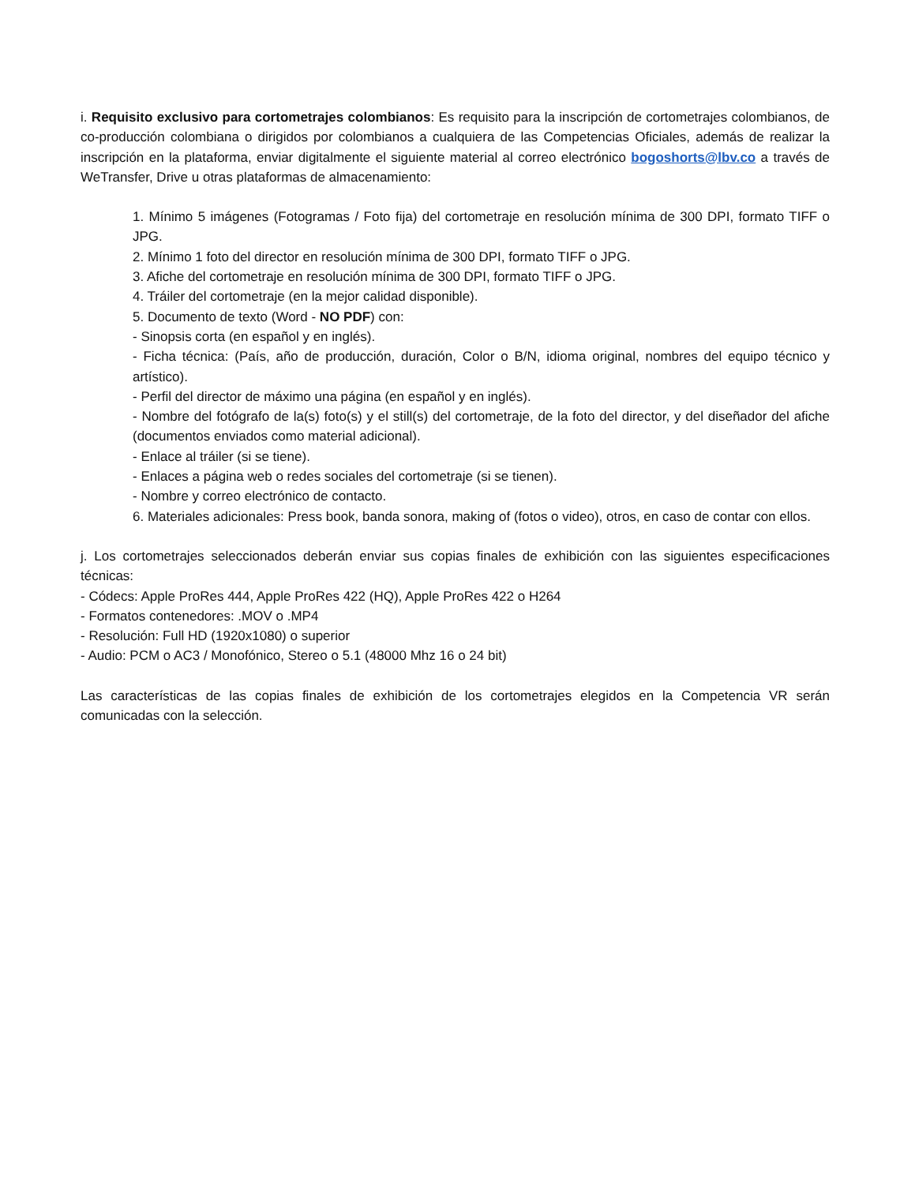i. Requisito exclusivo para cortometrajes colombianos: Es requisito para la inscripción de cortometrajes colombianos, de co-producción colombiana o dirigidos por colombianos a cualquiera de las Competencias Oficiales, además de realizar la inscripción en la plataforma, enviar digitalmente el siguiente material al correo electrónico bogoshorts@lbv.co a través de WeTransfer, Drive u otras plataformas de almacenamiento:
1. Mínimo 5 imágenes (Fotogramas / Foto fija) del cortometraje en resolución mínima de 300 DPI, formato TIFF o JPG.
2. Mínimo 1 foto del director en resolución mínima de 300 DPI, formato TIFF o JPG.
3. Afiche del cortometraje en resolución mínima de 300 DPI, formato TIFF o JPG.
4. Tráiler del cortometraje (en la mejor calidad disponible).
5. Documento de texto (Word - NO PDF) con:
- Sinopsis corta (en español y en inglés).
- Ficha técnica: (País, año de producción, duración, Color o B/N, idioma original, nombres del equipo técnico y artístico).
- Perfil del director de máximo una página (en español y en inglés).
- Nombre del fotógrafo de la(s) foto(s) y el still(s) del cortometraje, de la foto del director, y del diseñador del afiche (documentos enviados como material adicional).
- Enlace al tráiler (si se tiene).
- Enlaces a página web o redes sociales del cortometraje (si se tienen).
- Nombre y correo electrónico de contacto.
6. Materiales adicionales: Press book, banda sonora, making of (fotos o video), otros, en caso de contar con ellos.
j. Los cortometrajes seleccionados deberán enviar sus copias finales de exhibición con las siguientes especificaciones técnicas:
- Códecs: Apple ProRes 444, Apple ProRes 422 (HQ), Apple ProRes 422 o H264
- Formatos contenedores: .MOV o .MP4
- Resolución: Full HD (1920x1080) o superior
- Audio: PCM o AC3 / Monofónico, Stereo o 5.1 (48000 Mhz 16 o 24 bit)
Las características de las copias finales de exhibición de los cortometrajes elegidos en la Competencia VR serán comunicadas con la selección.